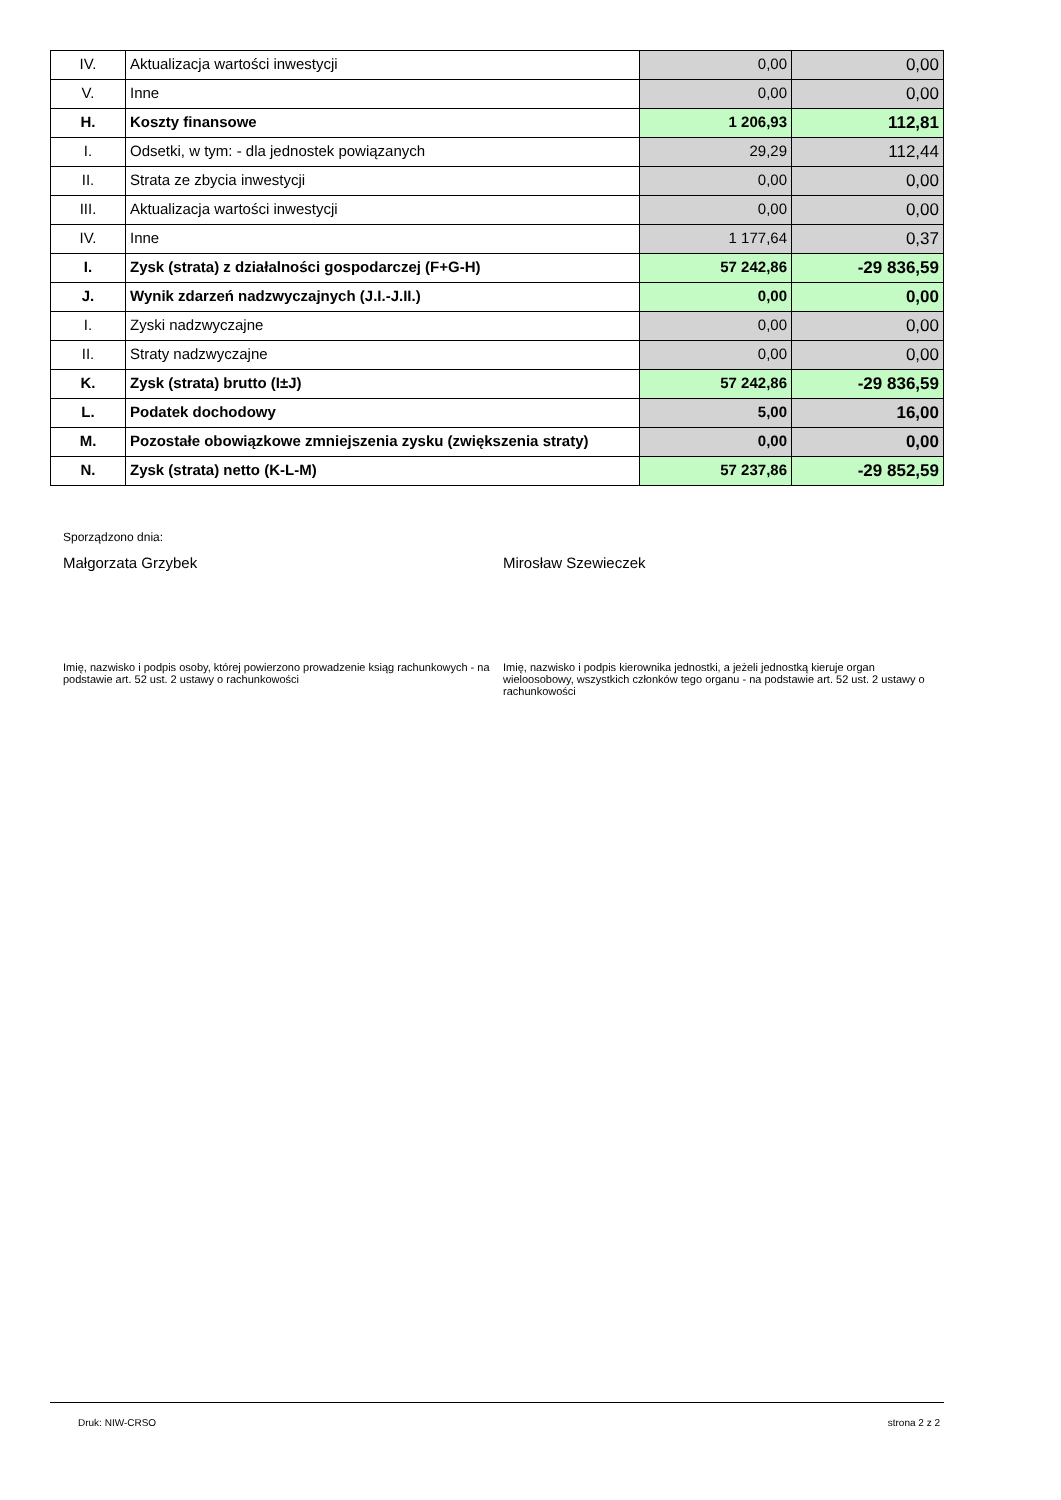| IV. | Aktualizacja wartości inwestycji | 0,00 | 0,00 |
| V. | Inne | 0,00 | 0,00 |
| H. | Koszty finansowe | 1 206,93 | 112,81 |
| I. | Odsetki, w tym: - dla jednostek powiązanych | 29,29 | 112,44 |
| II. | Strata ze zbycia inwestycji | 0,00 | 0,00 |
| III. | Aktualizacja wartości inwestycji | 0,00 | 0,00 |
| IV. | Inne | 1 177,64 | 0,37 |
| I. | Zysk (strata) z działalności gospodarczej (F+G-H) | 57 242,86 | -29 836,59 |
| J. | Wynik zdarzeń nadzwyczajnych (J.I.-J.II.) | 0,00 | 0,00 |
| I. | Zyski nadzwyczajne | 0,00 | 0,00 |
| II. | Straty nadzwyczajne | 0,00 | 0,00 |
| K. | Zysk (strata) brutto (I±J) | 57 242,86 | -29 836,59 |
| L. | Podatek dochodowy | 5,00 | 16,00 |
| M. | Pozostałe obowiązkowe zmniejszenia zysku (zwiększenia straty) | 0,00 | 0,00 |
| N. | Zysk (strata) netto (K-L-M) | 57 237,86 | -29 852,59 |
Sporządzono dnia:
Małgorzata Grzybek Mirosław Szewieczek
Imię, nazwisko i podpis osoby, której powierzono prowadzenie ksiąg rachunkowych - na podstawie art. 52 ust. 2 ustawy o rachunkowości
Imię, nazwisko i podpis kierownika jednostki, a jeżeli jednostką kieruje organ wieloosobowy, wszystkich członków tego organu - na podstawie art. 52 ust. 2 ustawy o rachunkowości
Druk: NIW-CRSO strona 2 z 2